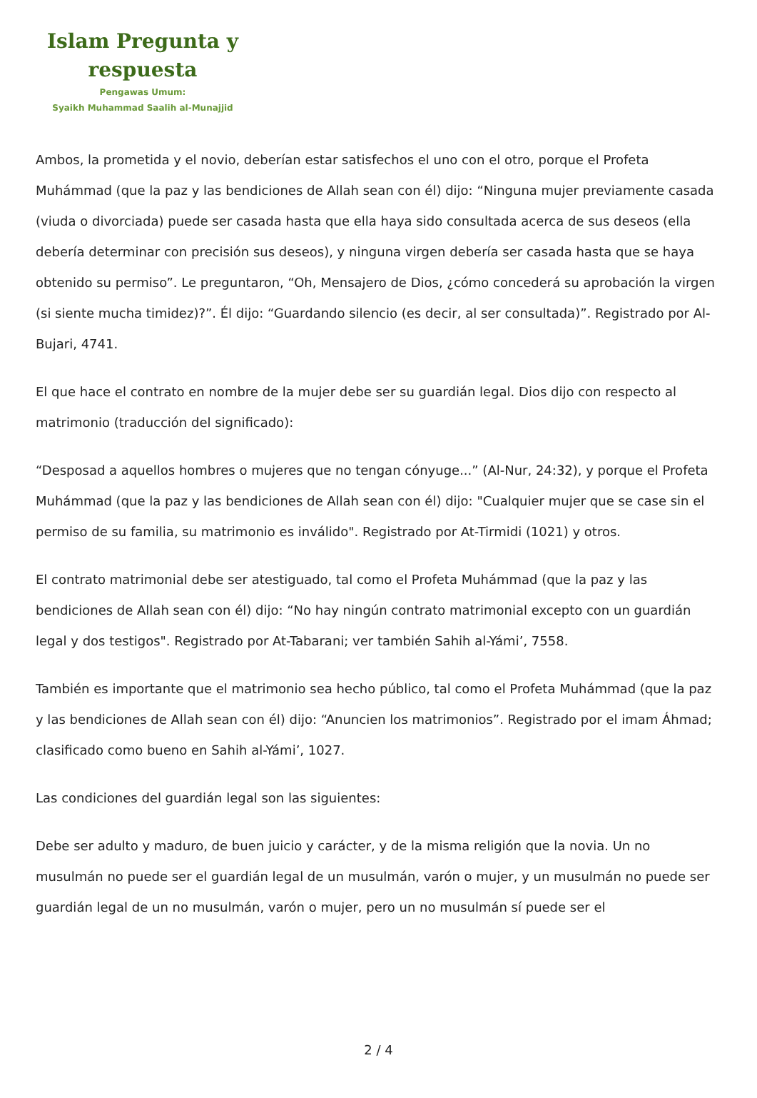Islam Pregunta y respuesta
Pengawas Umum:
Syaikh Muhammad Saalih al-Munajjid
Ambos, la prometida y el novio, deberían estar satisfechos el uno con el otro, porque el Profeta Muhámmad (que la paz y las bendiciones de Allah sean con él) dijo: “Ninguna mujer previamente casada (viuda o divorciada) puede ser casada hasta que ella haya sido consultada acerca de sus deseos (ella debería determinar con precisión sus deseos), y ninguna virgen debería ser casada hasta que se haya obtenido su permiso”. Le preguntaron, “Oh, Mensajero de Dios, ¿cómo concederá su aprobación la virgen (si siente mucha timidez)?”. Él dijo: “Guardando silencio (es decir, al ser consultada)”. Registrado por Al-Bujari, 4741.
El que hace el contrato en nombre de la mujer debe ser su guardián legal. Dios dijo con respecto al matrimonio (traducción del significado):
“Desposad a aquellos hombres o mujeres que no tengan cónyuge...” (Al-Nur, 24:32), y porque el Profeta Muhámmad (que la paz y las bendiciones de Allah sean con él) dijo: "Cualquier mujer que se case sin el permiso de su familia, su matrimonio es inválido". Registrado por At-Tirmidi (1021) y otros.
El contrato matrimonial debe ser atestiguado, tal como el Profeta Muhámmad (que la paz y las bendiciones de Allah sean con él) dijo: “No hay ningún contrato matrimonial excepto con un guardián legal y dos testigos". Registrado por At-Tabarani; ver también Sahih al-Yámi’, 7558.
También es importante que el matrimonio sea hecho público, tal como el Profeta Muhámmad (que la paz y las bendiciones de Allah sean con él) dijo: “Anuncien los matrimonios”. Registrado por el imam Áhmad; clasificado como bueno en Sahih al-Yámi’, 1027.
Las condiciones del guardián legal son las siguientes:
Debe ser adulto y maduro, de buen juicio y carácter, y de la misma religión que la novia. Un no musulmán no puede ser el guardián legal de un musulmán, varón o mujer, y un musulmán no puede ser guardián legal de un no musulmán, varón o mujer, pero un no musulmán sí puede ser el
2 / 4